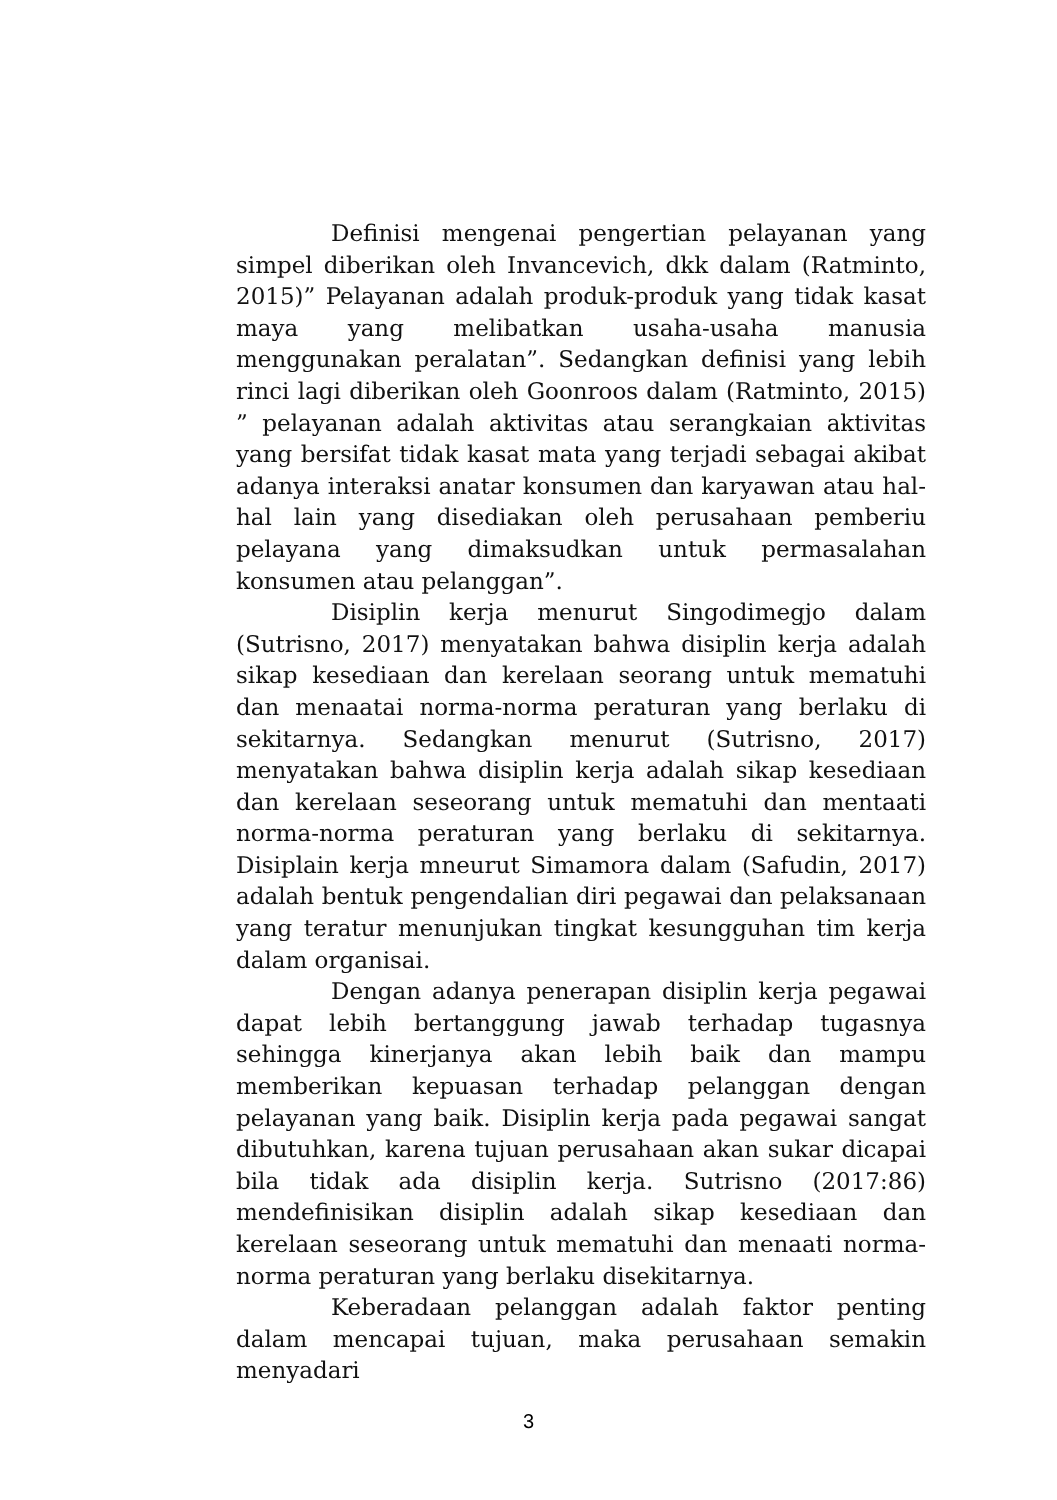Definisi mengenai pengertian pelayanan yang simpel diberikan oleh Invancevich, dkk dalam (Ratminto, 2015)” Pelayanan adalah produk-produk yang tidak kasat maya yang melibatkan usaha-usaha manusia menggunakan peralatan”. Sedangkan definisi yang lebih rinci lagi diberikan oleh Goonroos dalam (Ratminto, 2015) ” pelayanan adalah aktivitas atau serangkaian aktivitas yang bersifat tidak kasat mata yang terjadi sebagai akibat adanya interaksi anatar konsumen dan karyawan atau hal-hal lain yang disediakan oleh perusahaan pemberiu pelayana yang dimaksudkan untuk permasalahan konsumen atau pelanggan”.
Disiplin kerja menurut Singodimegjo dalam (Sutrisno, 2017) menyatakan bahwa disiplin kerja adalah sikap kesediaan dan kerelaan seorang untuk mematuhi dan menaatai norma-norma peraturan yang berlaku di sekitarnya. Sedangkan menurut (Sutrisno, 2017) menyatakan bahwa disiplin kerja adalah sikap kesediaan dan kerelaan seseorang untuk mematuhi dan mentaati norma-norma peraturan yang berlaku di sekitarnya. Disiplain kerja mneurut Simamora dalam (Safudin, 2017) adalah bentuk pengendalian diri pegawai dan pelaksanaan yang teratur menunjukan tingkat kesungguhan tim kerja dalam organisai.
Dengan adanya penerapan disiplin kerja pegawai dapat lebih bertanggung jawab terhadap tugasnya sehingga kinerjanya akan lebih baik dan mampu memberikan kepuasan terhadap pelanggan dengan pelayanan yang baik. Disiplin kerja pada pegawai sangat dibutuhkan, karena tujuan perusahaan akan sukar dicapai bila tidak ada disiplin kerja. Sutrisno (2017:86) mendefinisikan disiplin adalah sikap kesediaan dan kerelaan seseorang untuk mematuhi dan menaati norma-norma peraturan yang berlaku disekitarnya.
Keberadaan pelanggan adalah faktor penting dalam mencapai tujuan, maka perusahaan semakin menyadari
3